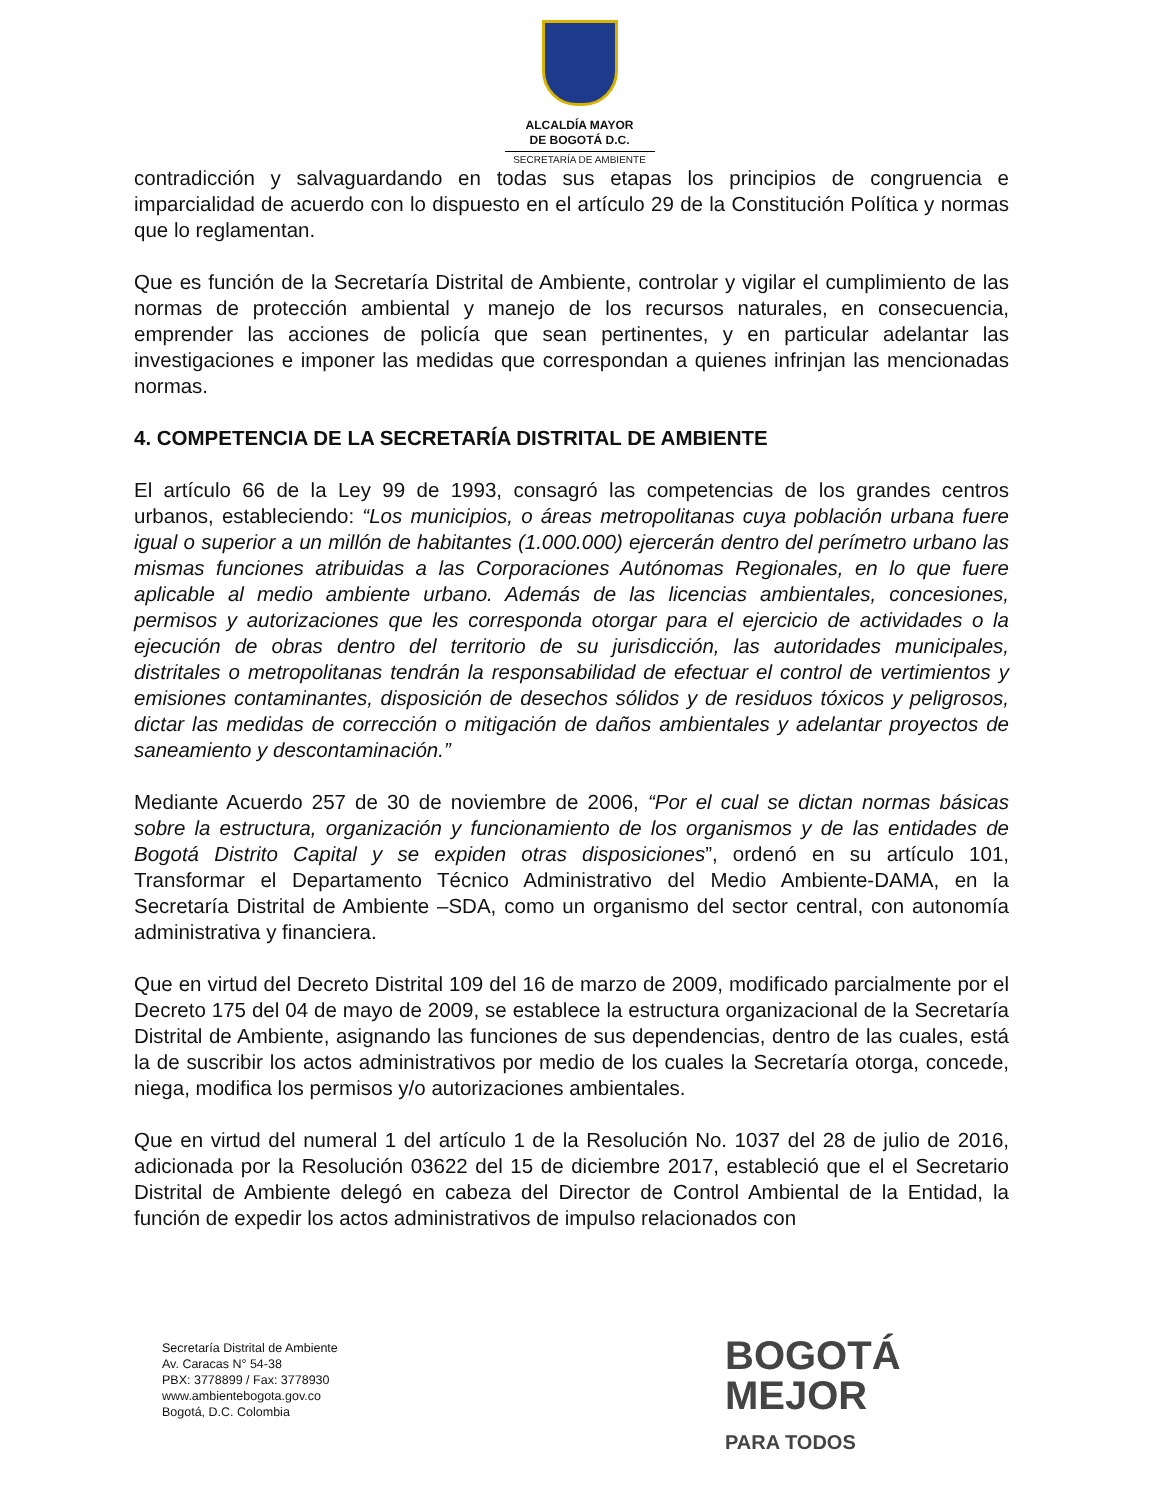ALCALDÍA MAYOR
DE BOGOTÁ D.C.
SECRETARÍA DE AMBIENTE
contradicción y salvaguardando en todas sus etapas los principios de congruencia e imparcialidad de acuerdo con lo dispuesto en el artículo 29 de la Constitución Política y normas que lo reglamentan.
Que es función de la Secretaría Distrital de Ambiente, controlar y vigilar el cumplimiento de las normas de protección ambiental y manejo de los recursos naturales, en consecuencia, emprender las acciones de policía que sean pertinentes, y en particular adelantar las investigaciones e imponer las medidas que correspondan a quienes infrinjan las mencionadas normas.
4. COMPETENCIA DE LA SECRETARÍA DISTRITAL DE AMBIENTE
El artículo 66 de la Ley 99 de 1993, consagró las competencias de los grandes centros urbanos, estableciendo: “Los municipios, o áreas metropolitanas cuya población urbana fuere igual o superior a un millón de habitantes (1.000.000) ejercerán dentro del perímetro urbano las mismas funciones atribuidas a las Corporaciones Autónomas Regionales, en lo que fuere aplicable al medio ambiente urbano. Además de las licencias ambientales, concesiones, permisos y autorizaciones que les corresponda otorgar para el ejercicio de actividades o la ejecución de obras dentro del territorio de su jurisdicción, las autoridades municipales, distritales o metropolitanas tendrán la responsabilidad de efectuar el control de vertimientos y emisiones contaminantes, disposición de desechos sólidos y de residuos tóxicos y peligrosos, dictar las medidas de corrección o mitigación de daños ambientales y adelantar proyectos de saneamiento y descontaminación.”
Mediante Acuerdo 257 de 30 de noviembre de 2006, “Por el cual se dictan normas básicas sobre la estructura, organización y funcionamiento de los organismos y de las entidades de Bogotá Distrito Capital y se expiden otras disposiciones”, ordenó en su artículo 101, Transformar el Departamento Técnico Administrativo del Medio Ambiente-DAMA, en la Secretaría Distrital de Ambiente –SDA, como un organismo del sector central, con autonomía administrativa y financiera.
Que en virtud del Decreto Distrital 109 del 16 de marzo de 2009, modificado parcialmente por el Decreto 175 del 04 de mayo de 2009, se establece la estructura organizacional de la Secretaría Distrital de Ambiente, asignando las funciones de sus dependencias, dentro de las cuales, está la de suscribir los actos administrativos por medio de los cuales la Secretaría otorga, concede, niega, modifica los permisos y/o autorizaciones ambientales.
Que en virtud del numeral 1 del artículo 1 de la Resolución No. 1037 del 28 de julio de 2016, adicionada por la Resolución 03622 del 15 de diciembre 2017, estableció que el el Secretario Distrital de Ambiente delegó en cabeza del Director de Control Ambiental de la Entidad, la función de expedir los actos administrativos de impulso relacionados con
Secretaría Distrital de Ambiente
Av. Caracas N° 54-38
PBX: 3778899 / Fax: 3778930
www.ambientebogota.gov.co
Bogotá, D.C. Colombia
BOGOTÁ
MEJOR
PARA TODOS